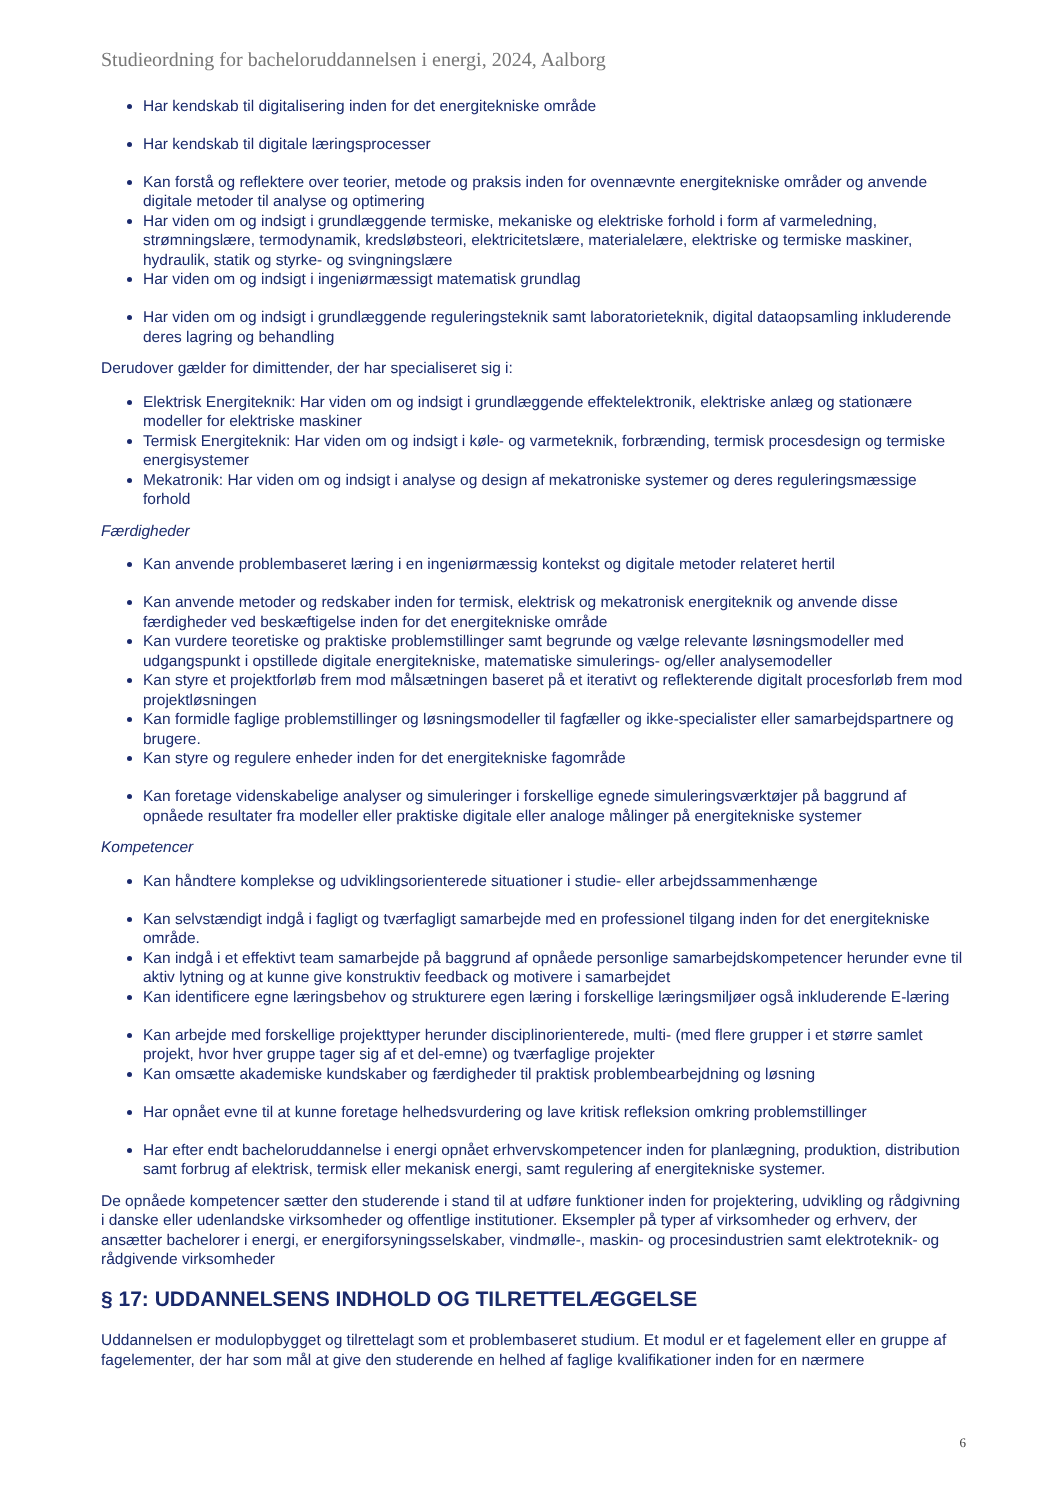Studieordning for bacheloruddannelsen i energi, 2024, Aalborg
Har kendskab til digitalisering inden for det energitekniske område
Har kendskab til digitale læringsprocesser
Kan forstå og reflektere over teorier, metode og praksis inden for ovennævnte energitekniske områder og anvende digitale metoder til analyse og optimering
Har viden om og indsigt i grundlæggende termiske, mekaniske og elektriske forhold i form af varmeledning, strømningslære, termodynamik, kredsløbsteori, elektricitetslære, materialelære, elektriske og termiske maskiner, hydraulik, statik og styrke- og svingningslære
Har viden om og indsigt i ingeniørmæssigt matematisk grundlag
Har viden om og indsigt i grundlæggende reguleringsteknik samt laboratorieteknik, digital dataopsamling inkluderende deres lagring og behandling
Derudover gælder for dimittender, der har specialiseret sig i:
Elektrisk Energiteknik: Har viden om og indsigt i grundlæggende effektelektronik, elektriske anlæg og stationære modeller for elektriske maskiner
Termisk Energiteknik: Har viden om og indsigt i køle- og varmeteknik, forbrænding, termisk procesdesign og termiske energisystemer
Mekatronik: Har viden om og indsigt i analyse og design af mekatroniske systemer og deres reguleringsmæssige forhold
Færdigheder
Kan anvende problembaseret læring i en ingeniørmæssig kontekst og digitale metoder relateret hertil
Kan anvende metoder og redskaber inden for termisk, elektrisk og mekatronisk energiteknik og anvende disse færdigheder ved beskæftigelse inden for det energitekniske område
Kan vurdere teoretiske og praktiske problemstillinger samt begrunde og vælge relevante løsningsmodeller med udgangspunkt i opstillede digitale energitekniske, matematiske simulerings- og/eller analysemodeller
Kan styre et projektforløb frem mod målsætningen baseret på et iterativt og reflekterende digitalt procesforløb frem mod projektløsningen
Kan formidle faglige problemstillinger og løsningsmodeller til fagfæller og ikke-specialister eller samarbejdspartnere og brugere.
Kan styre og regulere enheder inden for det energitekniske fagområde
Kan foretage videnskabelige analyser og simuleringer i forskellige egnede simuleringsværktøjer på baggrund af opnåede resultater fra modeller eller praktiske digitale eller analoge målinger på energitekniske systemer
Kompetencer
Kan håndtere komplekse og udviklingsorienterede situationer i studie- eller arbejdssammenhænge
Kan selvstændigt indgå i fagligt og tværfagligt samarbejde med en professionel tilgang inden for det energitekniske område.
Kan indgå i et effektivt team samarbejde på baggrund af opnåede personlige samarbejdskompetencer herunder evne til aktiv lytning og at kunne give konstruktiv feedback og motivere i samarbejdet
Kan identificere egne læringsbehov og strukturere egen læring i forskellige læringsmiljøer også inkluderende E-læring
Kan arbejde med forskellige projekttyper herunder disciplinorienterede, multi- (med flere grupper i et større samlet projekt, hvor hver gruppe tager sig af et del-emne) og tværfaglige projekter
Kan omsætte akademiske kundskaber og færdigheder til praktisk problembearbejdning og løsning
Har opnået evne til at kunne foretage helhedsvurdering og lave kritisk refleksion omkring problemstillinger
Har efter endt bacheloruddannelse i energi opnået erhvervskompetencer inden for planlægning, produktion, distribution samt forbrug af elektrisk, termisk eller mekanisk energi, samt regulering af energitekniske systemer.
De opnåede kompetencer sætter den studerende i stand til at udføre funktioner inden for projektering, udvikling og rådgivning i danske eller udenlandske virksomheder og offentlige institutioner. Eksempler på typer af virksomheder og erhverv, der ansætter bachelorer i energi, er energiforsyningsselskaber, vindmølle-, maskin- og procesindustrien samt elektroteknik- og rådgivende virksomheder
§ 17: UDDANNELSENS INDHOLD OG TILRETTELÆGGELSE
Uddannelsen er modulopbygget og tilrettelagt som et problembaseret studium. Et modul er et fagelement eller en gruppe af fagelementer, der har som mål at give den studerende en helhed af faglige kvalifikationer inden for en nærmere
6